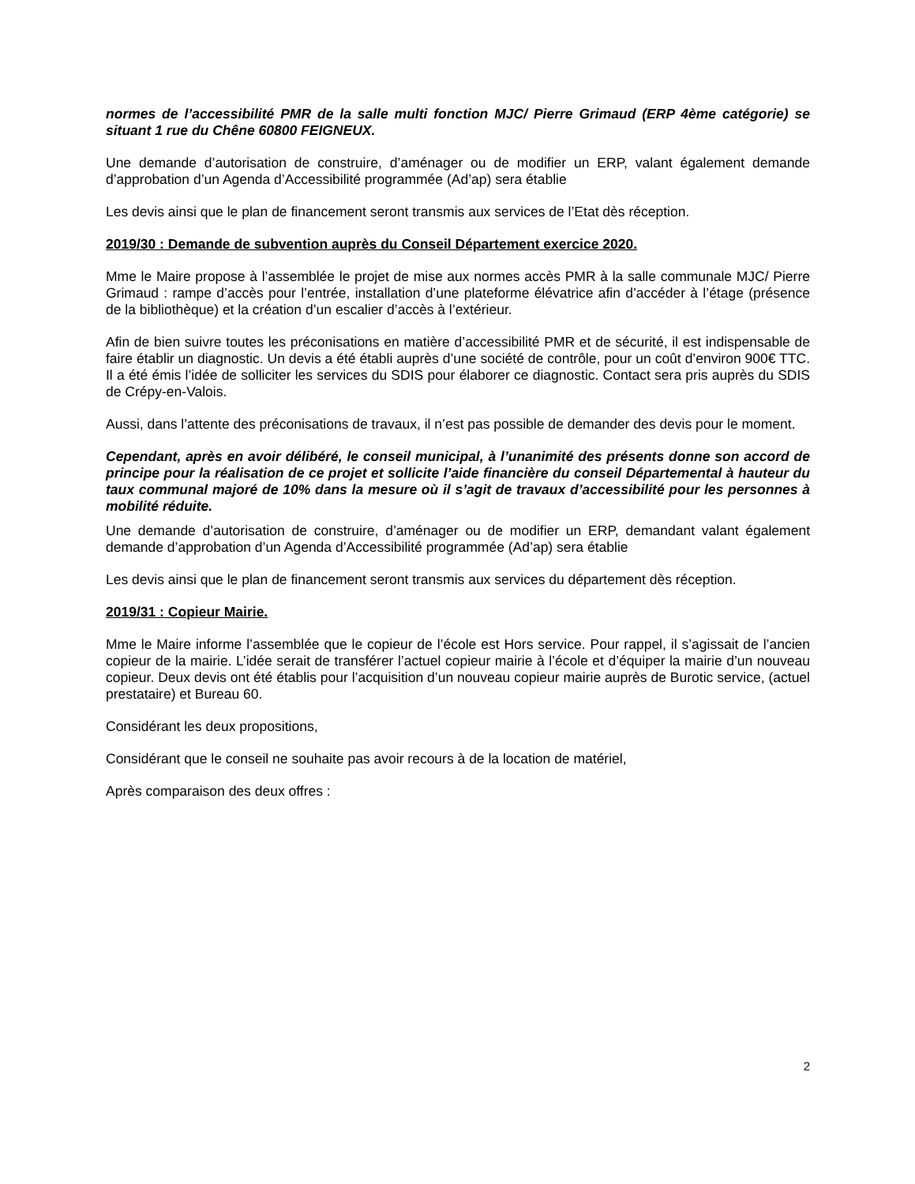normes de l’accessibilité PMR de la salle multi fonction MJC/ Pierre Grimaud (ERP 4ème catégorie) se situant 1 rue du Chêne 60800 FEIGNEUX.
Une demande d’autorisation de construire, d’aménager ou de modifier un ERP, valant également demande d’approbation d’un Agenda d’Accessibilité programmée (Ad’ap) sera établie
Les devis ainsi que le plan de financement seront transmis aux services de l’Etat dès réception.
2019/30 : Demande de subvention auprès du Conseil Département exercice 2020.
Mme le Maire propose à l’assemblée le projet de mise aux normes accès PMR à la salle communale MJC/ Pierre Grimaud : rampe d’accès pour l’entrée, installation d’une plateforme élévatrice afin d’accéder à l’étage (présence de la bibliothèque) et la création d’un escalier d’accès à l’extérieur.
Afin de bien suivre toutes les préconisations en matière d’accessibilité PMR et de sécurité, il est indispensable de faire établir un diagnostic. Un devis a été établi auprès d’une société de contrôle, pour un coût d’environ 900€ TTC. Il a été émis l’idée de solliciter les services du SDIS pour élaborer ce diagnostic. Contact sera pris auprès du SDIS de Crépy-en-Valois.
Aussi, dans l’attente des préconisations de travaux, il n’est pas possible de demander des devis pour le moment.
Cependant, après en avoir délibéré, le conseil municipal, à l’unanimité des présents donne son accord de principe pour la réalisation de ce projet et sollicite l’aide financière du conseil Départemental à hauteur du taux communal majoré de 10% dans la mesure où il s’agit de travaux d’accessibilité pour les personnes à mobilité réduite.
Une demande d’autorisation de construire, d’aménager ou de modifier un ERP, demandant valant également demande d’approbation d’un Agenda d’Accessibilité programmée (Ad’ap) sera établie
Les devis ainsi que le plan de financement seront transmis aux services du département dès réception.
2019/31 : Copieur Mairie.
Mme le Maire informe l’assemblée que le copieur de l’école est Hors service. Pour rappel, il s’agissait de l’ancien copieur de la mairie. L’idée serait de transférer l’actuel copieur mairie à l’école et d’équiper la mairie d’un nouveau copieur. Deux devis ont été établis pour l’acquisition d’un nouveau copieur mairie auprès de Burotic service, (actuel prestataire) et Bureau 60.
Considérant les deux propositions,
Considérant que le conseil ne souhaite pas avoir recours à de la location de matériel,
Après comparaison des deux offres :
2